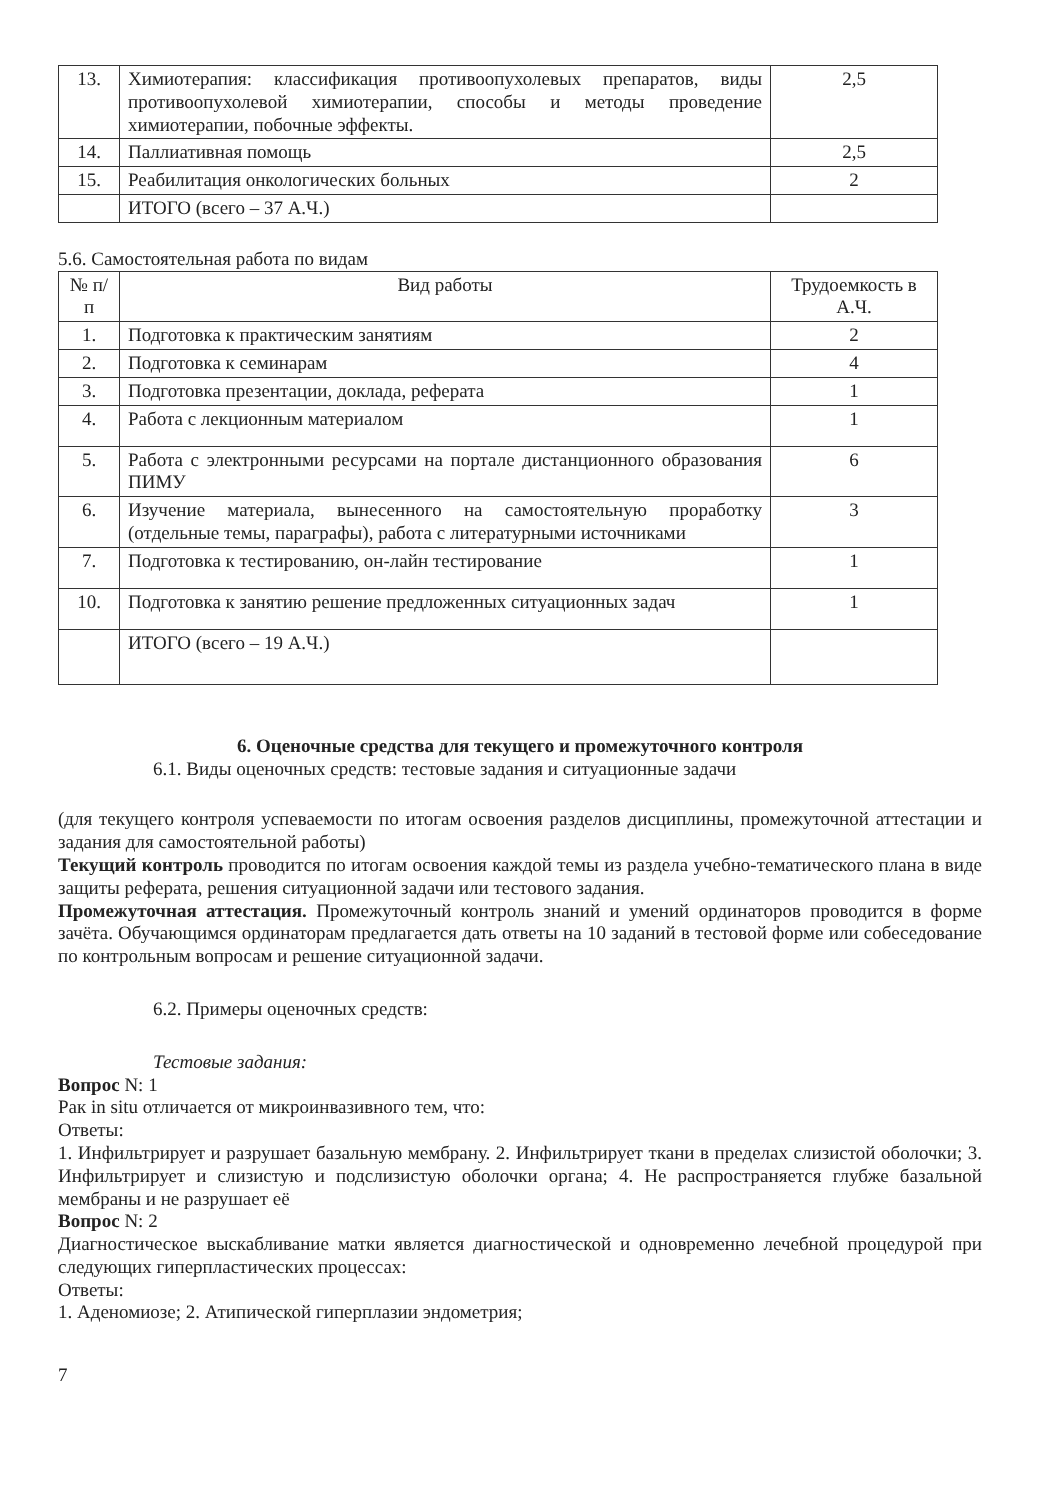| 13. | Химиотерапия: классификация противоопухолевых препаратов, виды противоопухолевой химиотерапии, способы и методы проведение химиотерапии, побочные эффекты. | 2,5 |
| 14. | Паллиативная помощь | 2,5 |
| 15. | Реабилитация онкологических больных | 2 |
| | ИТОГО (всего – 37 А.Ч.) | |
5.6. Самостоятельная работа по видам
| № п/п | Вид работы | Трудоемкость в А.Ч. |
| --- | --- | --- |
| 1. | Подготовка к практическим занятиям | 2 |
| 2. | Подготовка к семинарам | 4 |
| 3. | Подготовка презентации, доклада, реферата | 1 |
| 4. | Работа с лекционным материалом | 1 |
| 5. | Работа с электронными ресурсами на портале дистанционного образования ПИМУ | 6 |
| 6. | Изучение материала, вынесенного на самостоятельную проработку (отдельные темы, параграфы), работа с литературными источниками | 3 |
| 7. | Подготовка к тестированию, он-лайн тестирование | 1 |
| 10. | Подготовка к занятию решение предложенных ситуационных задач | 1 |
| | ИТОГО (всего – 19 А.Ч.) | |
6. Оценочные средства для текущего и промежуточного контроля
6.1. Виды оценочных средств: тестовые задания и ситуационные задачи
(для текущего контроля успеваемости по итогам освоения разделов дисциплины, промежуточной аттестации и задания для самостоятельной работы)
Текущий контроль проводится по итогам освоения каждой темы из раздела учебно-тематического плана в виде защиты реферата, решения ситуационной задачи или тестового задания.
Промежуточная аттестация. Промежуточный контроль знаний и умений ординаторов проводится в форме зачёта. Обучающимся ординаторам предлагается дать ответы на 10 заданий в тестовой форме или собеседование по контрольным вопросам и решение ситуационной задачи.
6.2. Примеры оценочных средств:
Тестовые задания:
Вопрос N: 1
Рак in situ отличается от микроинвазивного тем, что:
Ответы:
1. Инфильтрирует и разрушает базальную мембрану. 2. Инфильтрирует ткани в пределах слизистой оболочки; 3. Инфильтрирует и слизистую и подслизистую оболочки органа; 4. Не распространяется глубже базальной мембраны и не разрушает её
Вопрос N: 2
Диагностическое выскабливание матки является диагностической и одновременно лечебной процедурой при следующих гиперпластических процессах:
Ответы:
1. Аденомиозе; 2. Атипической гиперплазии эндометрия;
7